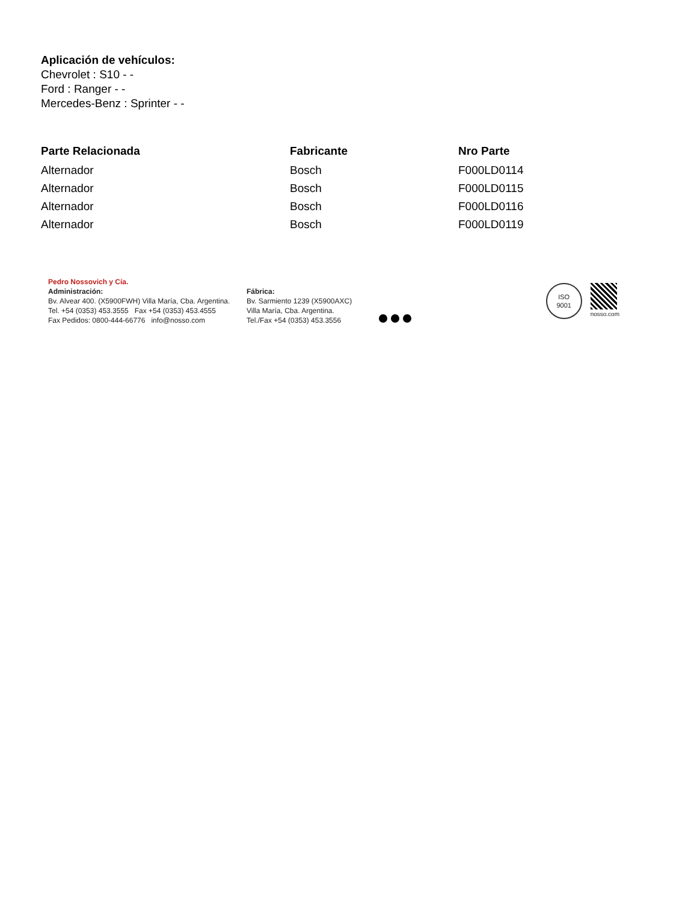Aplicación de vehículos:
Chevrolet : S10 - -
Ford : Ranger - -
Mercedes-Benz : Sprinter - -
| Parte Relacionada | Fabricante | Nro Parte |
| --- | --- | --- |
| Alternador | Bosch | F000LD0114 |
| Alternador | Bosch | F000LD0115 |
| Alternador | Bosch | F000LD0116 |
| Alternador | Bosch | F000LD0119 |
Pedro Nossovich y Cía.
Administración:
Bv. Alvear 400. (X5900FWH) Villa María, Cba. Argentina.
Tel. +54 (0353) 453.3555 Fax +54 (0353) 453.4555
Fax Pedidos: 0800-444-66776 info@nosso.com
Fábrica:
Bv. Sarmiento 1239 (X5900AXC)
Villa María, Cba. Argentina.
Tel./Fax +54 (0353) 453.3556
ISO
9001
nosso.com